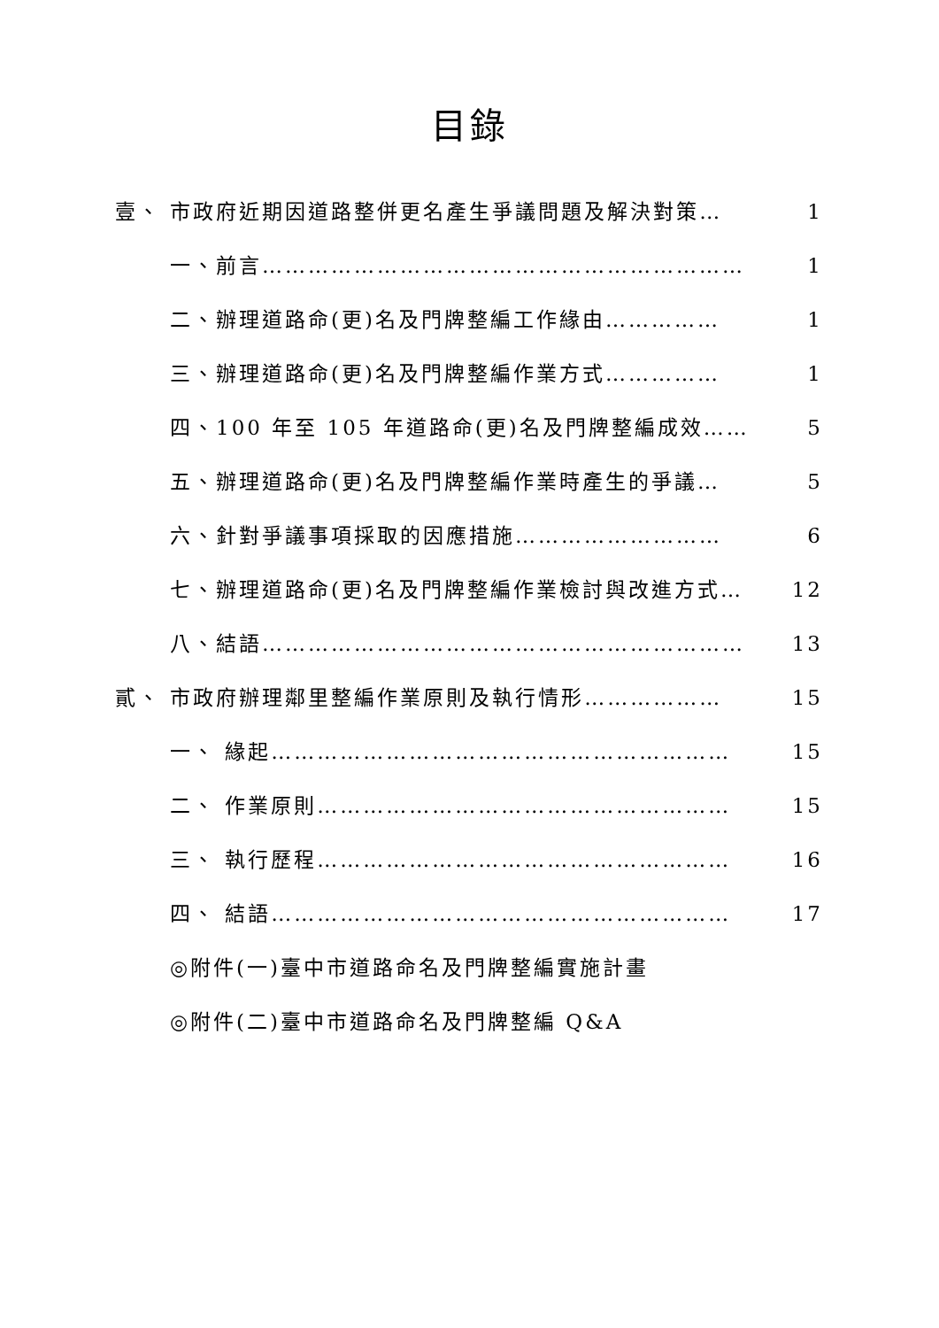目錄
壹、 市政府近期因道路整併更名產生爭議問題及解決對策… 1
一、前言……………………………………………………… 1
二、辦理道路命(更)名及門牌整編工作緣由…………… 1
三、辦理道路命(更)名及門牌整編作業方式…………… 1
四、100 年至 105 年道路命(更)名及門牌整編成效…… 5
五、辦理道路命(更)名及門牌整編作業時產生的爭議… 5
六、針對爭議事項採取的因應措施……………………… 6
七、辦理道路命(更)名及門牌整編作業檢討與改進方式… 12
八、結語……………………………………………………… 13
貳、 市政府辦理鄰里整編作業原則及執行情形……………… 15
一、 緣起…………………………………………………… 15
二、 作業原則……………………………………………… 15
三、 執行歷程……………………………………………… 16
四、 結語…………………………………………………… 17
◎附件(一)臺中市道路命名及門牌整編實施計畫
◎附件(二)臺中市道路命名及門牌整編 Q&A